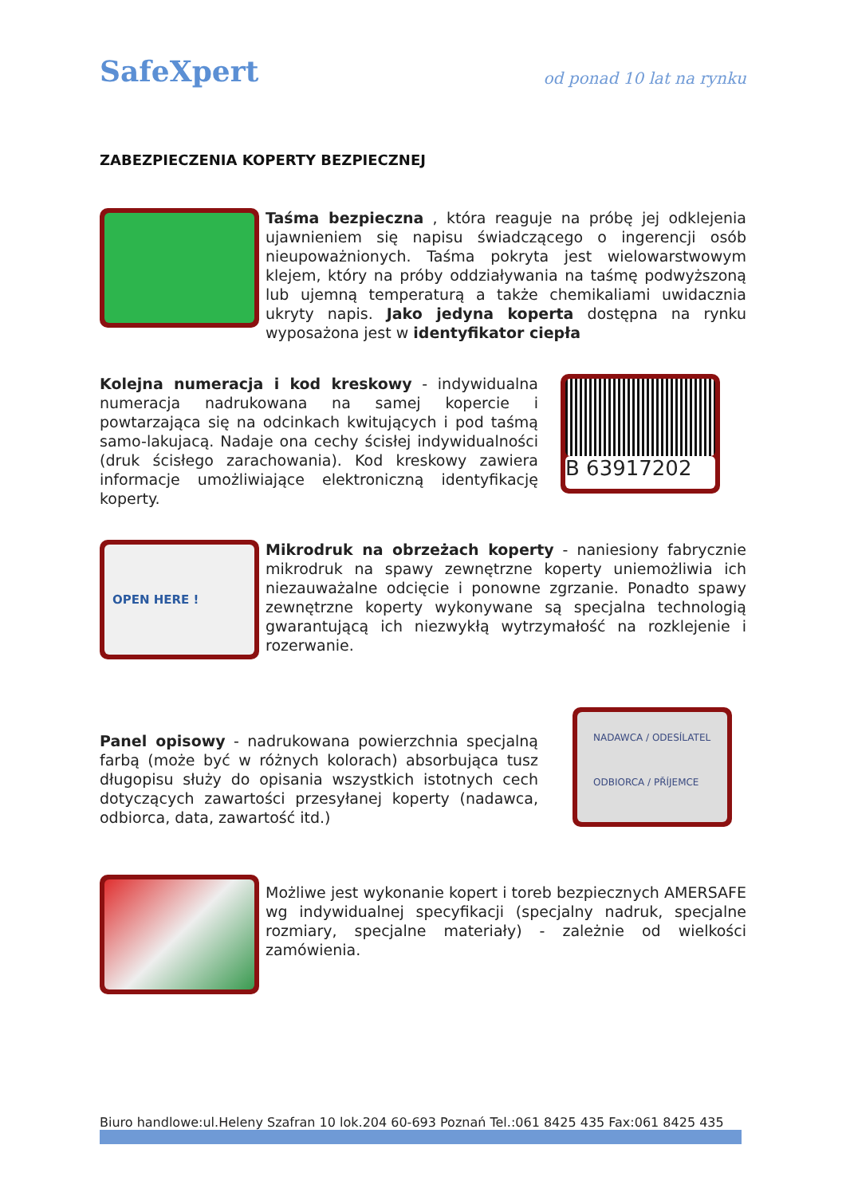SafeXpert
od ponad 10 lat na rynku
ZABEZPIECZENIA KOPERTY BEZPIECZNEJ
Taśma bezpieczna , która reaguje na próbę jej odklejenia ujawnieniem się napisu świadczącego o ingerencji osób nieupoważnionych. Taśma pokryta jest wielowarstwowym klejem, który na próby oddziaływania na taśmę podwyższoną lub ujemną temperaturą a także chemikaliami uwidacznia ukryty napis. Jako jedyna koperta dostępna na rynku wyposażona jest w identyfikator ciepła
Kolejna numeracja i kod kreskowy - indywidualna numeracja nadrukowana na samej kopercie i powtarzająca się na odcinkach kwitujących i pod taśmą samo-lakujacą. Nadaje ona cechy ścisłej indywidualności (druk ścisłego zarachowania). Kod kreskowy zawiera informacje umożliwiające elektroniczną identyfikację koperty.
B 63917202
OPEN HERE !
Mikrodruk na obrzeżach koperty - naniesiony fabrycznie mikrodruk na spawy zewnętrzne koperty uniemożliwia ich niezauważalne odcięcie i ponowne zgrzanie. Ponadto spawy zewnętrzne koperty wykonywane są specjalna technologią gwarantującą ich niezwykłą wytrzymałość na rozklejenie i rozerwanie.
Panel opisowy - nadrukowana powierzchnia specjalną farbą (może być w różnych kolorach) absorbująca tusz długopisu służy do opisania wszystkich istotnych cech dotyczących zawartości przesyłanej koperty (nadawca, odbiorca, data, zawartość itd.)
NADAWCA / ODESÍLATEL
ODBIORCA / PŘÍJEMCE
Możliwe jest wykonanie kopert i toreb bezpiecznych AMERSAFE wg indywidualnej specyfikacji (specjalny nadruk, specjalne rozmiary, specjalne materiały) - zależnie od wielkości zamówienia.
Biuro handlowe:ul.Heleny Szafran 10 lok.204 60-693 Poznań Tel.:061 8425 435 Fax:061 8425 435